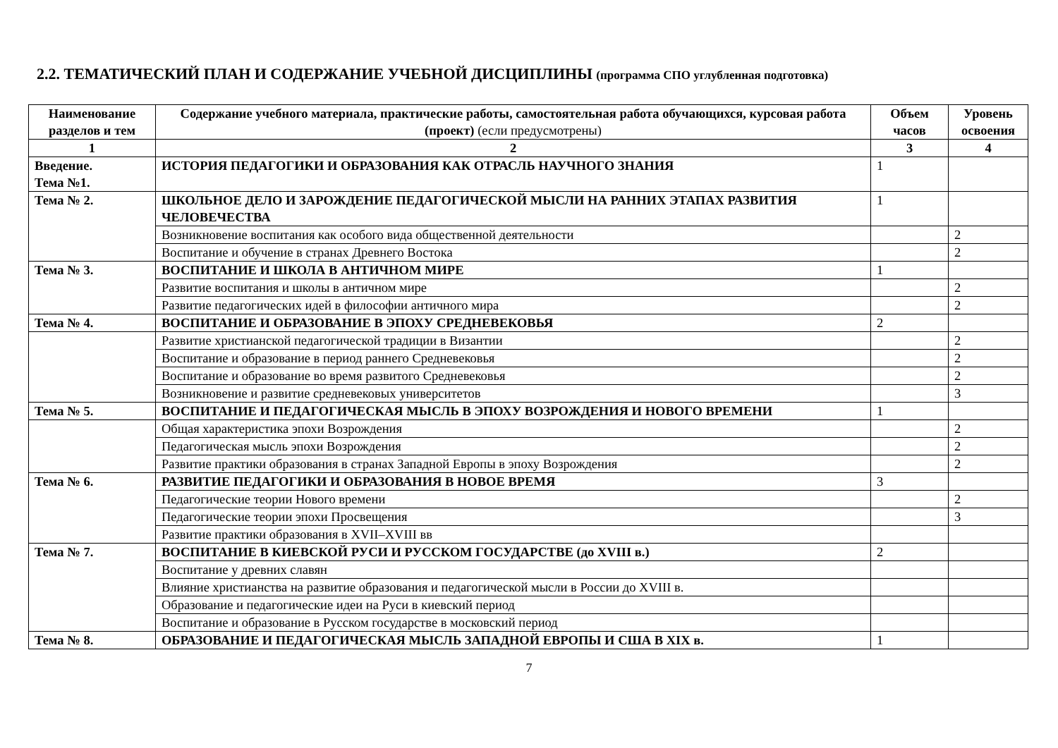2.2. ТЕМАТИЧЕСКИЙ ПЛАН И СОДЕРЖАНИЕ УЧЕБНОЙ ДИСЦИПЛИНЫ (программа СПО углубленная подготовка)
| Наименование разделов и тем | Содержание учебного материала, практические работы, самостоятельная работа обучающихся, курсовая работа (проект) (если предусмотрены) | Объем часов | Уровень освоения |
| --- | --- | --- | --- |
| 1 | 2 | 3 | 4 |
| Введение. Тема №1. | ИСТОРИЯ ПЕДАГОГИКИ И ОБРАЗОВАНИЯ КАК ОТРАСЛЬ НАУЧНОГО ЗНАНИЯ | 1 | |
| Тема № 2. | ШКОЛЬНОЕ ДЕЛО И ЗАРОЖДЕНИЕ ПЕДАГОГИЧЕСКОЙ МЫСЛИ НА РАННИХ ЭТАПАХ РАЗВИТИЯ ЧЕЛОВЕЧЕСТВА | 1 | |
| | Возникновение воспитания как особого вида общественной деятельности | | 2 |
| | Воспитание и обучение в странах Древнего Востока | | 2 |
| Тема № 3. | ВОСПИТАНИЕ И ШКОЛА В АНТИЧНОМ МИРЕ | 1 | |
| | Развитие воспитания и школы в античном мире | | 2 |
| | Развитие педагогических идей в философии античного мира | | 2 |
| Тема № 4. | ВОСПИТАНИЕ И ОБРАЗОВАНИЕ В ЭПОХУ СРЕДНЕВЕКОВЬЯ | 2 | |
| | Развитие христианской педагогической традиции в Византии | | 2 |
| | Воспитание и образование в период раннего Средневековья | | 2 |
| | Воспитание и образование во время развитого Средневековья | | 2 |
| | Возникновение и развитие средневековых университетов | | 3 |
| Тема № 5. | ВОСПИТАНИЕ И ПЕДАГОГИЧЕСКАЯ МЫСЛЬ В ЭПОХУ ВОЗРОЖДЕНИЯ И НОВОГО ВРЕМЕНИ | 1 | |
| | Общая характеристика эпохи Возрождения | | 2 |
| | Педагогическая мысль эпохи Возрождения | | 2 |
| | Развитие практики образования в странах Западной Европы в эпоху Возрождения | | 2 |
| Тема № 6. | РАЗВИТИЕ ПЕДАГОГИКИ И ОБРАЗОВАНИЯ В НОВОЕ ВРЕМЯ | 3 | |
| | Педагогические теории Нового времени | | 2 |
| | Педагогические теории эпохи Просвещения | | 3 |
| | Развитие практики образования в XVII–XVIII вв | | |
| Тема № 7. | ВОСПИТАНИЕ В КИЕВСКОЙ РУСИ И РУССКОМ ГОСУДАРСТВЕ (до XVIII в.) | 2 | |
| | Воспитание у древних славян | | |
| | Влияние христианства на развитие образования и педагогической мысли в России до XVIII в. | | |
| | Образование и педагогические идеи на Руси в киевский период | | |
| | Воспитание и образование в Русском государстве в московский период | | |
| Тема № 8. | ОБРАЗОВАНИЕ И ПЕДАГОГИЧЕСКАЯ МЫСЛЬ ЗАПАДНОЙ ЕВРОПЫ И США В XIX в. | 1 | |
7